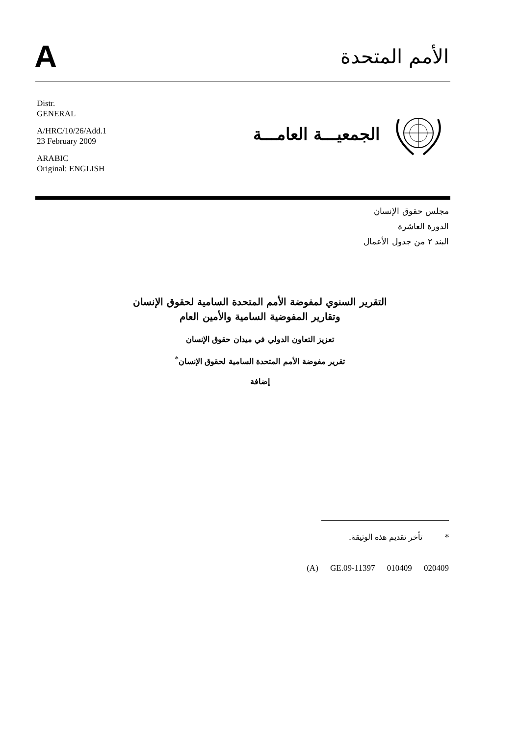A
الأمم المتحدة
Distr.
GENERAL
A/HRC/10/26/Add.1
23 February 2009
ARABIC
Original: ENGLISH
الجمعيـــة العامـــة
مجلس حقوق الإنسان
الدورة العاشرة
البند ٢ من جدول الأعمال
التقرير السنوي لمفوضة الأمم المتحدة السامية لحقوق الإنسان
وتقارير المفوضية السامية والأمين العام
تعزيز التعاون الدولي في ميدان حقوق الإنسان
تقرير مفوضة الأمم المتحدة السامية لحقوق الإنسان<sup>*</sup>
إضافة
* تأخر تقديم هذه الوثيقة.
(A) GE.09-11397 010409 020409